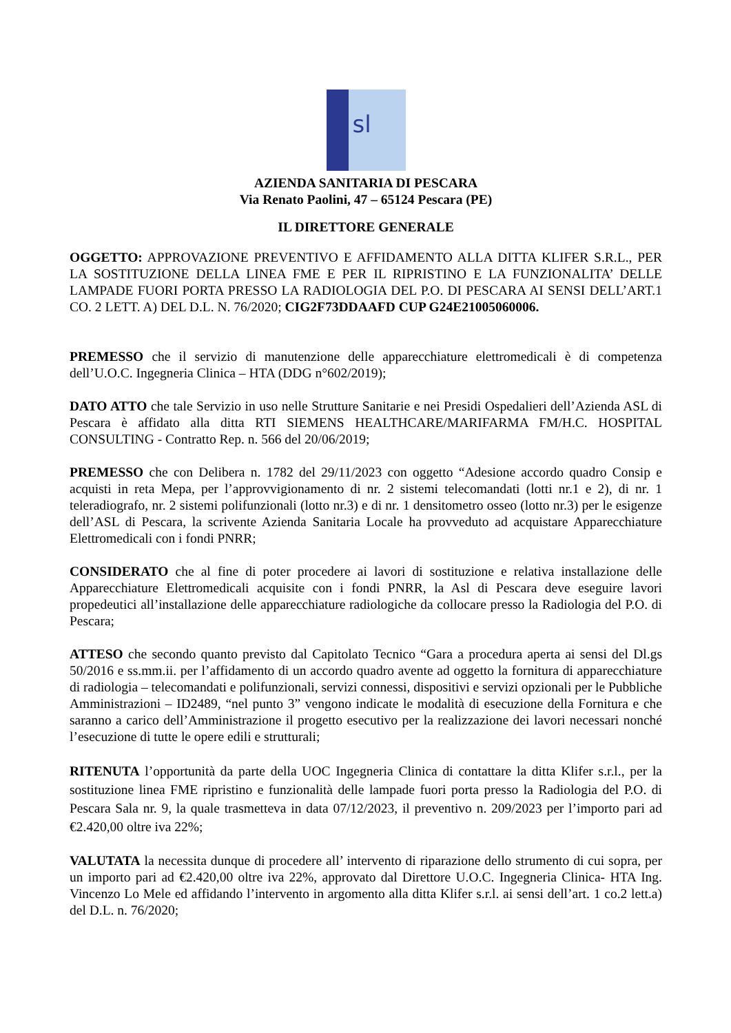sl
AZIENDA SANITARIA DI PESCARA
Via Renato Paolini, 47 – 65124 Pescara (PE)
IL DIRETTORE GENERALE
OGGETTO: APPROVAZIONE PREVENTIVO E AFFIDAMENTO ALLA DITTA KLIFER S.R.L., PER LA SOSTITUZIONE DELLA LINEA FME E PER IL RIPRISTINO E LA FUNZIONALITA’ DELLE LAMPADE FUORI PORTA PRESSO LA RADIOLOGIA DEL P.O. DI PESCARA AI SENSI DELL’ART.1 CO. 2 LETT. A) DEL D.L. N. 76/2020; CIG2F73DDAAFD CUP G24E21005060006.
PREMESSO che il servizio di manutenzione delle apparecchiature elettromedicali è di competenza dell’U.O.C. Ingegneria Clinica – HTA (DDG n°602/2019);
DATO ATTO che tale Servizio in uso nelle Strutture Sanitarie e nei Presidi Ospedalieri dell’Azienda ASL di Pescara è affidato alla ditta RTI SIEMENS HEALTHCARE/MARIFARMA FM/H.C. HOSPITAL CONSULTING - Contratto Rep. n. 566 del 20/06/2019;
PREMESSO che con Delibera n. 1782 del 29/11/2023 con oggetto “Adesione accordo quadro Consip e acquisti in reta Mepa, per l’approvvigionamento di nr. 2 sistemi telecomandati (lotti nr.1 e 2), di nr. 1 teleradiografo, nr. 2 sistemi polifunzionali (lotto nr.3) e di nr. 1 densitometro osseo (lotto nr.3) per le esigenze dell’ASL di Pescara, la scrivente Azienda Sanitaria Locale ha provveduto ad acquistare Apparecchiature Elettromedicali con i fondi PNRR;
CONSIDERATO che al fine di poter procedere ai lavori di sostituzione e relativa installazione delle Apparecchiature Elettromedicali acquisite con i fondi PNRR, la Asl di Pescara deve eseguire lavori propedeutici all’installazione delle apparecchiature radiologiche da collocare presso la Radiologia del P.O. di Pescara;
ATTESO che secondo quanto previsto dal Capitolato Tecnico “Gara a procedura aperta ai sensi del Dl.gs 50/2016 e ss.mm.ii. per l’affidamento di un accordo quadro avente ad oggetto la fornitura di apparecchiature di radiologia – telecomandati e polifunzionali, servizi connessi, dispositivi e servizi opzionali per le Pubbliche Amministrazioni – ID2489, “nel punto 3” vengono indicate le modalità di esecuzione della Fornitura e che saranno a carico dell’Amministrazione il progetto esecutivo per la realizzazione dei lavori necessari nonché l’esecuzione di tutte le opere edili e strutturali;
RITENUTA l’opportunità da parte della UOC Ingegneria Clinica di contattare la ditta Klifer s.r.l., per la sostituzione linea FME ripristino e funzionalità delle lampade fuori porta presso la Radiologia del P.O. di Pescara Sala nr. 9, la quale trasmetteva in data 07/12/2023, il preventivo n. 209/2023 per l’importo pari ad €2.420,00 oltre iva 22%;
VALUTATA la necessita dunque di procedere all’ intervento di riparazione dello strumento di cui sopra, per un importo pari ad €2.420,00 oltre iva 22%, approvato dal Direttore U.O.C. Ingegneria Clinica- HTA Ing. Vincenzo Lo Mele ed affidando l’intervento in argomento alla ditta Klifer s.r.l. ai sensi dell’art. 1 co.2 lett.a) del D.L. n. 76/2020;